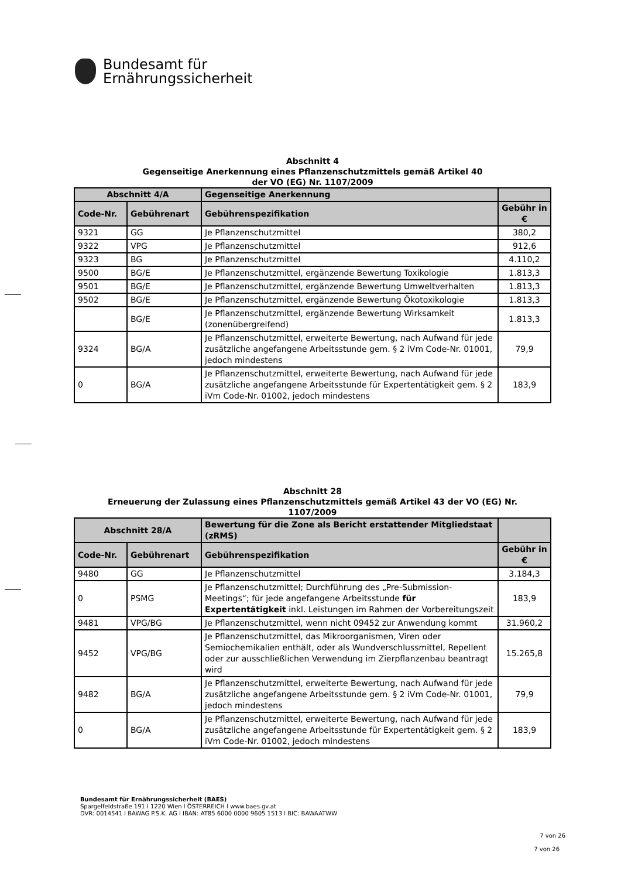Bundesamt für
Ernährungssicherheit
Abschnitt 4
Gegenseitige Anerkennung eines Pflanzenschutzmittels gemäß Artikel 40
der VO (EG) Nr. 1107/2009
| Abschnitt 4/A | | Gegenseitige Anerkennung | |
| --- | --- | --- | --- |
| Code-Nr. | Gebührenart | Gebührenspezifikation | Gebühr in € |
| 9321 | GG | Je Pflanzenschutzmittel | 380,2 |
| 9322 | VPG | Je Pflanzenschutzmittel | 912,6 |
| 9323 | BG | Je Pflanzenschutzmittel | 4.110,2 |
| 9500 | BG/E | Je Pflanzenschutzmittel, ergänzende Bewertung Toxikologie | 1.813,3 |
| 9501 | BG/E | Je Pflanzenschutzmittel, ergänzende Bewertung Umweltverhalten | 1.813,3 |
| 9502 | BG/E | Je Pflanzenschutzmittel, ergänzende Bewertung Ökotoxikologie | 1.813,3 |
| | BG/E | Je Pflanzenschutzmittel, ergänzende Bewertung Wirksamkeit (zonenübergreifend) | 1.813,3 |
| 9324 | BG/A | Je Pflanzenschutzmittel, erweiterte Bewertung, nach Aufwand für jede zusätzliche angefangene Arbeitsstunde gem. § 2 iVm Code-Nr. 01001, jedoch mindestens | 79,9 |
| 0 | BG/A | Je Pflanzenschutzmittel, erweiterte Bewertung, nach Aufwand für jede zusätzliche angefangene Arbeitsstunde für Expertentätigkeit gem. § 2 iVm Code-Nr. 01002, jedoch mindestens | 183,9 |
Abschnitt 28
Erneuerung der Zulassung eines Pflanzenschutzmittels gemäß Artikel 43 der VO (EG) Nr.
1107/2009
| Abschnitt 28/A | | Bewertung für die Zone als Bericht erstattender Mitgliedstaat (zRMS) | |
| --- | --- | --- | --- |
| Code-Nr. | Gebührenart | Gebührenspezifikation | Gebühr in € |
| 9480 | GG | Je Pflanzenschutzmittel | 3.184,3 |
| 0 | PSMG | Je Pflanzenschutzmittel; Durchführung des „Pre-Submission-Meetings“; für jede angefangene Arbeitsstunde für Expertentätigkeit inkl. Leistungen im Rahmen der Vorbereitungszeit | 183,9 |
| 9481 | VPG/BG | Je Pflanzenschutzmittel, wenn nicht 09452 zur Anwendung kommt | 31.960,2 |
| 9452 | VPG/BG | Je Pflanzenschutzmittel, das Mikroorganismen, Viren oder Semiochemikalien enthält, oder als Wundverschlussmittel, Repellent oder zur ausschließlichen Verwendung im Zierpflanzenbau beantragt wird | 15.265,8 |
| 9482 | BG/A | Je Pflanzenschutzmittel, erweiterte Bewertung, nach Aufwand für jede zusätzliche angefangene Arbeitsstunde gem. § 2 iVm Code-Nr. 01001, jedoch mindestens | 79,9 |
| 0 | BG/A | Je Pflanzenschutzmittel, erweiterte Bewertung, nach Aufwand für jede zusätzliche angefangene Arbeitsstunde für Expertentätigkeit gem. § 2 iVm Code-Nr. 01002, jedoch mindestens | 183,9 |
Bundesamt für Ernährungssicherheit (BAES)
Spargelfeldstraße 191 l 1220 Wien l ÖSTERREICH l www.baes.gv.at
DVR: 0014541 l BAWAG P.S.K. AG l IBAN: AT85 6000 0000 9605 1513 l BIC: BAWAATWW
7 von 26
7 von 26